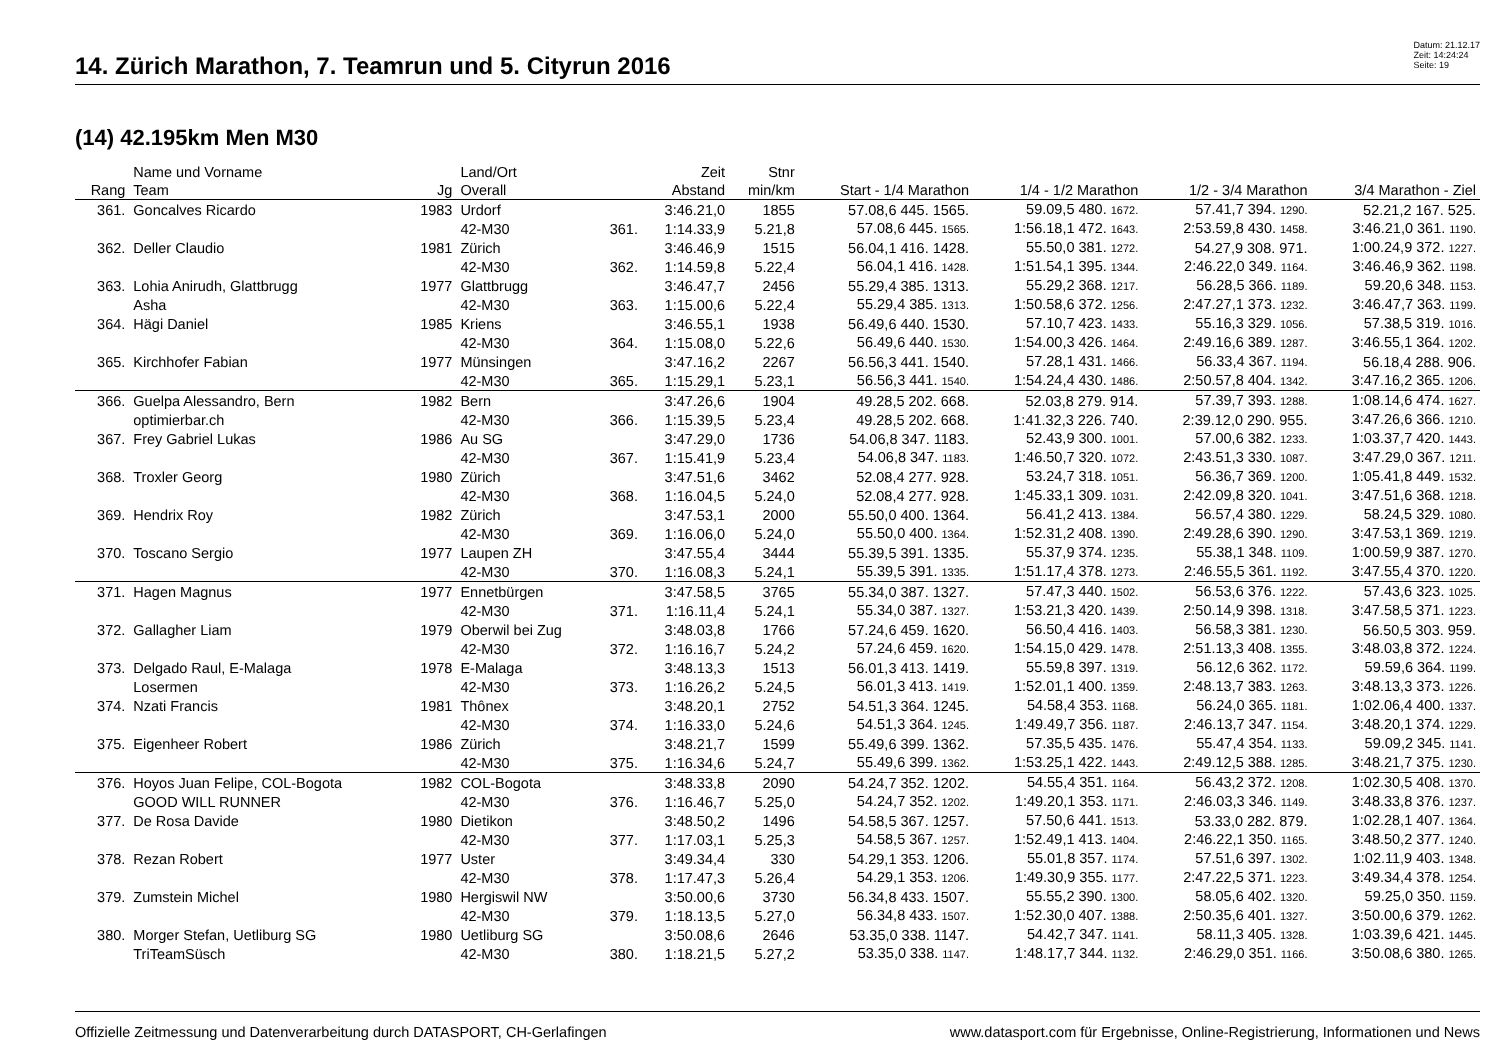14. Zürich Marathon, 7. Teamrun und 5. Cityrun 2016
Datum: 21.12.17
Zeit: 14:24:24
Seite: 19
(14) 42.195km Men M30
| Rang | Name und Vorname Team | Jg | Land/Ort Overall | | Zeit Abstand | Stnr min/km | Start - 1/4 Marathon | 1/4 - 1/2 Marathon | 1/2 - 3/4 Marathon | 3/4 Marathon - Ziel |
| --- | --- | --- | --- | --- | --- | --- | --- | --- | --- | --- |
| 361. | Goncalves Ricardo | 1983 | Urdorf | | 3:46.21,0 | 1855 | 57.08,6 445. 1565. | 59.09,5 480. 1672. | 57.41,7 394. 1290. | 52.21,2 167. 525. |
| | | | 42-M30 | 361. | 1:14.33,9 | 5.21,8 | 57.08,6 445. 1565. | 1:56.18,1 472. 1643. | 2:53.59,8 430. 1458. | 3:46.21,0 361. 1190. |
| 362. | Deller Claudio | 1981 | Zürich | | 3:46.46,9 | 1515 | 56.04,1 416. 1428. | 55.50,0 381. 1272. | 54.27,9 308. 971. | 1:00.24,9 372. 1227. |
| | | | 42-M30 | 362. | 1:14.59,8 | 5.22,4 | 56.04,1 416. 1428. | 1:51.54,1 395. 1344. | 2:46.22,0 349. 1164. | 3:46.46,9 362. 1198. |
| 363. | Lohia Anirudh, Glattbrugg | 1977 | Glattbrugg | | 3:46.47,7 | 2456 | 55.29,4 385. 1313. | 55.29,2 368. 1217. | 56.28,5 366. 1189. | 59.20,6 348. 1153. |
| | Asha | | 42-M30 | 363. | 1:15.00,6 | 5.22,4 | 55.29,4 385. 1313. | 1:50.58,6 372. 1256. | 2:47.27,1 373. 1232. | 3:46.47,7 363. 1199. |
| 364. | Hägi Daniel | 1985 | Kriens | | 3:46.55,1 | 1938 | 56.49,6 440. 1530. | 57.10,7 423. 1433. | 55.16,3 329. 1056. | 57.38,5 319. 1016. |
| | | | 42-M30 | 364. | 1:15.08,0 | 5.22,6 | 56.49,6 440. 1530. | 1:54.00,3 426. 1464. | 2:49.16,6 389. 1287. | 3:46.55,1 364. 1202. |
| 365. | Kirchhofer Fabian | 1977 | Münsingen | | 3:47.16,2 | 2267 | 56.56,3 441. 1540. | 57.28,1 431. 1466. | 56.33,4 367. 1194. | 56.18,4 288. 906. |
| | | | 42-M30 | 365. | 1:15.29,1 | 5.23,1 | 56.56,3 441. 1540. | 1:54.24,4 430. 1486. | 2:50.57,8 404. 1342. | 3:47.16,2 365. 1206. |
| 366. | Guelpa Alessandro, Bern | 1982 | Bern | | 3:47.26,6 | 1904 | 49.28,5 202. 668. | 52.03,8 279. 914. | 57.39,7 393. 1288. | 1:08.14,6 474. 1627. |
| | optimierbar.ch | | 42-M30 | 366. | 1:15.39,5 | 5.23,4 | 49.28,5 202. 668. | 1:41.32,3 226. 740. | 2:39.12,0 290. 955. | 3:47.26,6 366. 1210. |
| 367. | Frey Gabriel Lukas | 1986 | Au SG | | 3:47.29,0 | 1736 | 54.06,8 347. 1183. | 52.43,9 300. 1001. | 57.00,6 382. 1233. | 1:03.37,7 420. 1443. |
| | | | 42-M30 | 367. | 1:15.41,9 | 5.23,4 | 54.06,8 347. 1183. | 1:46.50,7 320. 1072. | 2:43.51,3 330. 1087. | 3:47.29,0 367. 1211. |
| 368. | Troxler Georg | 1980 | Zürich | | 3:47.51,6 | 3462 | 52.08,4 277. 928. | 53.24,7 318. 1051. | 56.36,7 369. 1200. | 1:05.41,8 449. 1532. |
| | | | 42-M30 | 368. | 1:16.04,5 | 5.24,0 | 52.08,4 277. 928. | 1:45.33,1 309. 1031. | 2:42.09,8 320. 1041. | 3:47.51,6 368. 1218. |
| 369. | Hendrix Roy | 1982 | Zürich | | 3:47.53,1 | 2000 | 55.50,0 400. 1364. | 56.41,2 413. 1384. | 56.57,4 380. 1229. | 58.24,5 329. 1080. |
| | | | 42-M30 | 369. | 1:16.06,0 | 5.24,0 | 55.50,0 400. 1364. | 1:52.31,2 408. 1390. | 2:49.28,6 390. 1290. | 3:47.53,1 369. 1219. |
| 370. | Toscano Sergio | 1977 | Laupen ZH | | 3:47.55,4 | 3444 | 55.39,5 391. 1335. | 55.37,9 374. 1235. | 55.38,1 348. 1109. | 1:00.59,9 387. 1270. |
| | | | 42-M30 | 370. | 1:16.08,3 | 5.24,1 | 55.39,5 391. 1335. | 1:51.17,4 378. 1273. | 2:46.55,5 361. 1192. | 3:47.55,4 370. 1220. |
| 371. | Hagen Magnus | 1977 | Ennetbürgen | | 3:47.58,5 | 3765 | 55.34,0 387. 1327. | 57.47,3 440. 1502. | 56.53,6 376. 1222. | 57.43,6 323. 1025. |
| | | | 42-M30 | 371. | 1:16.11,4 | 5.24,1 | 55.34,0 387. 1327. | 1:53.21,3 420. 1439. | 2:50.14,9 398. 1318. | 3:47.58,5 371. 1223. |
| 372. | Gallagher Liam | 1979 | Oberwil bei Zug | | 3:48.03,8 | 1766 | 57.24,6 459. 1620. | 56.50,4 416. 1403. | 56.58,3 381. 1230. | 56.50,5 303. 959. |
| | | | 42-M30 | 372. | 1:16.16,7 | 5.24,2 | 57.24,6 459. 1620. | 1:54.15,0 429. 1478. | 2:51.13,3 408. 1355. | 3:48.03,8 372. 1224. |
| 373. | Delgado Raul, E-Malaga | 1978 | E-Malaga | | 3:48.13,3 | 1513 | 56.01,3 413. 1419. | 55.59,8 397. 1319. | 56.12,6 362. 1172. | 59.59,6 364. 1199. |
| | Losermen | | 42-M30 | 373. | 1:16.26,2 | 5.24,5 | 56.01,3 413. 1419. | 1:52.01,1 400. 1359. | 2:48.13,7 383. 1263. | 3:48.13,3 373. 1226. |
| 374. | Nzati Francis | 1981 | Thônex | | 3:48.20,1 | 2752 | 54.51,3 364. 1245. | 54.58,4 353. 1168. | 56.24,0 365. 1181. | 1:02.06,4 400. 1337. |
| | | | 42-M30 | 374. | 1:16.33,0 | 5.24,6 | 54.51,3 364. 1245. | 1:49.49,7 356. 1187. | 2:46.13,7 347. 1154. | 3:48.20,1 374. 1229. |
| 375. | Eigenheer Robert | 1986 | Zürich | | 3:48.21,7 | 1599 | 55.49,6 399. 1362. | 57.35,5 435. 1476. | 55.47,4 354. 1133. | 59.09,2 345. 1141. |
| | | | 42-M30 | 375. | 1:16.34,6 | 5.24,7 | 55.49,6 399. 1362. | 1:53.25,1 422. 1443. | 2:49.12,5 388. 1285. | 3:48.21,7 375. 1230. |
| 376. | Hoyos Juan Felipe, COL-Bogota | 1982 | COL-Bogota | | 3:48.33,8 | 2090 | 54.24,7 352. 1202. | 54.55,4 351. 1164. | 56.43,2 372. 1208. | 1:02.30,5 408. 1370. |
| | GOOD WILL RUNNER | | 42-M30 | 376. | 1:16.46,7 | 5.25,0 | 54.24,7 352. 1202. | 1:49.20,1 353. 1171. | 2:46.03,3 346. 1149. | 3:48.33,8 376. 1237. |
| 377. | De Rosa Davide | 1980 | Dietikon | | 3:48.50,2 | 1496 | 54.58,5 367. 1257. | 57.50,6 441. 1513. | 53.33,0 282. 879. | 1:02.28,1 407. 1364. |
| | | | 42-M30 | 377. | 1:17.03,1 | 5.25,3 | 54.58,5 367. 1257. | 1:52.49,1 413. 1404. | 2:46.22,1 350. 1165. | 3:48.50,2 377. 1240. |
| 378. | Rezan Robert | 1977 | Uster | | 3:49.34,4 | 330 | 54.29,1 353. 1206. | 55.01,8 357. 1174. | 57.51,6 397. 1302. | 1:02.11,9 403. 1348. |
| | | | 42-M30 | 378. | 1:17.47,3 | 5.26,4 | 54.29,1 353. 1206. | 1:49.30,9 355. 1177. | 2:47.22,5 371. 1223. | 3:49.34,4 378. 1254. |
| 379. | Zumstein Michel | 1980 | Hergiswil NW | | 3:50.00,6 | 3730 | 56.34,8 433. 1507. | 55.55,2 390. 1300. | 58.05,6 402. 1320. | 59.25,0 350. 1159. |
| | | | 42-M30 | 379. | 1:18.13,5 | 5.27,0 | 56.34,8 433. 1507. | 1:52.30,0 407. 1388. | 2:50.35,6 401. 1327. | 3:50.00,6 379. 1262. |
| 380. | Morger Stefan, Uetliburg SG | 1980 | Uetliburg SG | | 3:50.08,6 | 2646 | 53.35,0 338. 1147. | 54.42,7 347. 1141. | 58.11,3 405. 1328. | 1:03.39,6 421. 1445. |
| | TriTeamSüsch | | 42-M30 | 380. | 1:18.21,5 | 5.27,2 | 53.35,0 338. 1147. | 1:48.17,7 344. 1132. | 2:46.29,0 351. 1166. | 3:50.08,6 380. 1265. |
Offizielle Zeitmessung und Datenverarbeitung durch DATASPORT, CH-Gerlafingen www.datasport.com für Ergebnisse, Online-Registrierung, Informationen und News